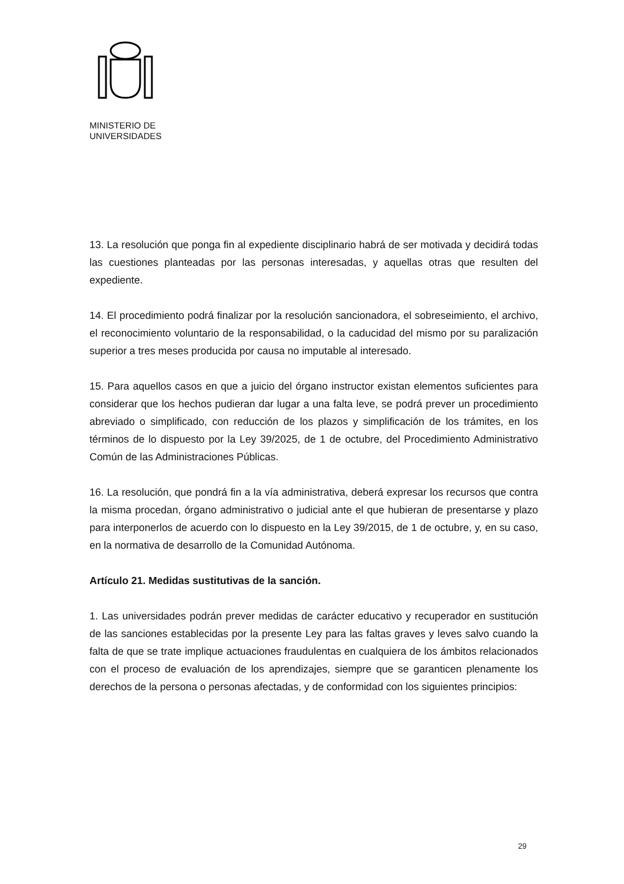MINISTERIO DE
UNIVERSIDADES
13. La resolución que ponga fin al expediente disciplinario habrá de ser motivada y decidirá todas las cuestiones planteadas por las personas interesadas, y aquellas otras que resulten del expediente.
14. El procedimiento podrá finalizar por la resolución sancionadora, el sobreseimiento, el archivo, el reconocimiento voluntario de la responsabilidad, o la caducidad del mismo por su paralización superior a tres meses producida por causa no imputable al interesado.
15. Para aquellos casos en que a juicio del órgano instructor existan elementos suficientes para considerar que los hechos pudieran dar lugar a una falta leve, se podrá prever un procedimiento abreviado o simplificado, con reducción de los plazos y simplificación de los trámites, en los términos de lo dispuesto por la Ley 39/2025, de 1 de octubre, del Procedimiento Administrativo Común de las Administraciones Públicas.
16. La resolución, que pondrá fin a la vía administrativa, deberá expresar los recursos que contra la misma procedan, órgano administrativo o judicial ante el que hubieran de presentarse y plazo para interponerlos de acuerdo con lo dispuesto en la Ley 39/2015, de 1 de octubre, y, en su caso, en la normativa de desarrollo de la Comunidad Autónoma.
Artículo 21. Medidas sustitutivas de la sanción.
1. Las universidades podrán prever medidas de carácter educativo y recuperador en sustitución de las sanciones establecidas por la presente Ley para las faltas graves y leves salvo cuando la falta de que se trate implique actuaciones fraudulentas en cualquiera de los ámbitos relacionados con el proceso de evaluación de los aprendizajes, siempre que se garanticen plenamente los derechos de la persona o personas afectadas, y de conformidad con los siguientes principios:
29